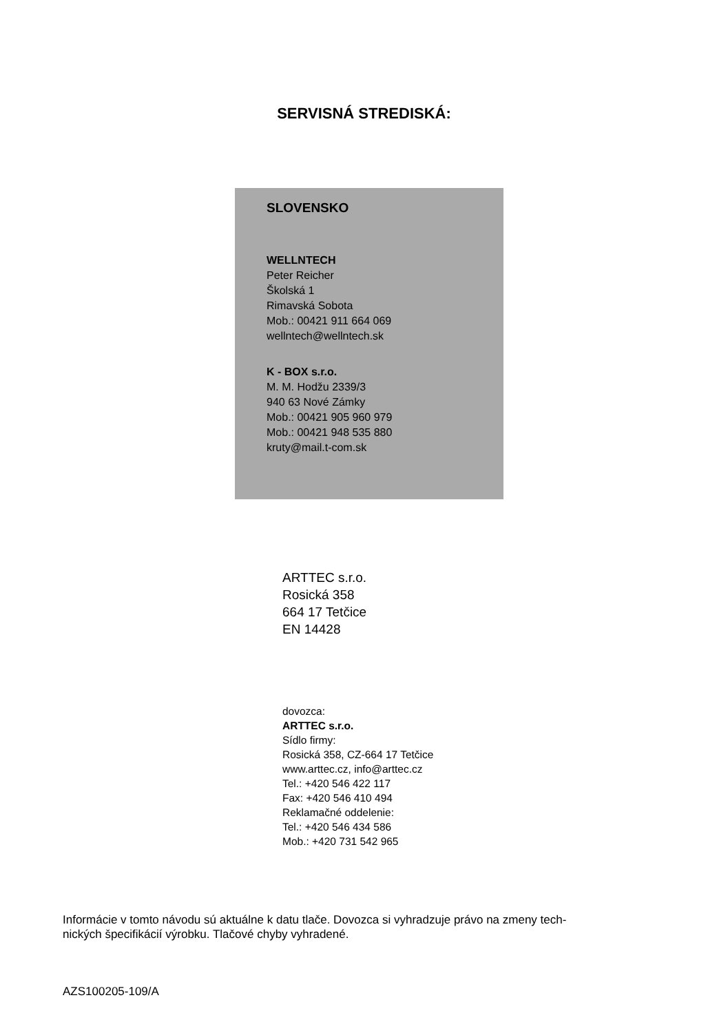SERVISNÁ STREDISKÁ:
SLOVENSKO
WELLNTECH
Peter Reicher
Školská 1
Rimavská Sobota
Mob.: 00421 911 664 069
wellntech@wellntech.sk
K - BOX s.r.o.
M. M. Hodžu 2339/3
940 63 Nové Zámky
Mob.: 00421 905 960 979
Mob.: 00421 948 535 880
kruty@mail.t-com.sk
ARTTEC s.r.o.
Rosická 358
664 17 Tetčice
EN 14428
dovozca:
ARTTEC s.r.o.
Sídlo firmy:
Rosická 358, CZ-664 17 Tetčice
www.arttec.cz, info@arttec.cz
Tel.: +420 546 422 117
Fax: +420 546 410 494
Reklamačné oddelenie:
Tel.: +420 546 434 586
Mob.: +420 731 542 965
Informácie v tomto návodu sú aktuálne k datu tlače. Dovozca si vyhradzuje právo na zmeny tech-
nických špecifikácií výrobku. Tlačové chyby vyhradené.
AZS100205-109/A